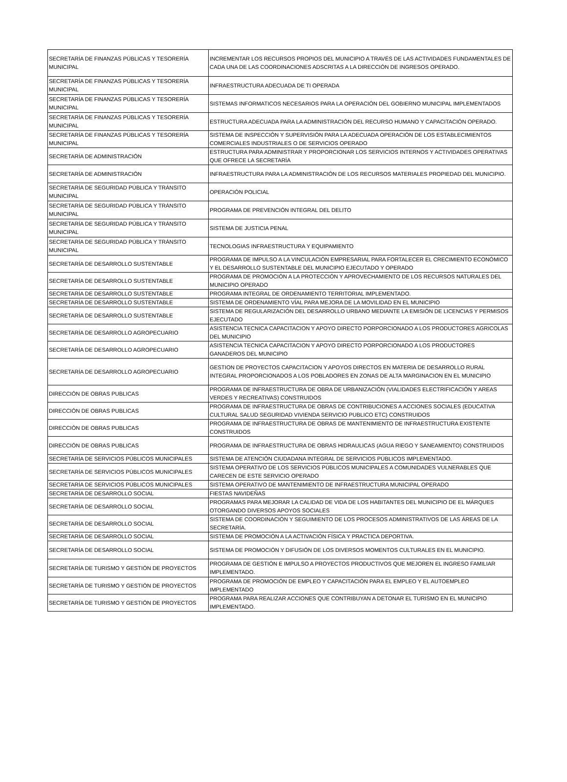| SECRETARÍA DE FINANZAS PÚBLICAS Y TESORERÍA MUNICIPAL | INCREMENTAR LOS RECURSOS PROPIOS DEL MUNICIPIO A TRAVÉS DE LAS ACTIVIDADES FUNDAMENTALES DE CADA UNA DE LAS COORDINACIONES ADSCRITAS A LA DIRECCIÓN DE INGRESOS OPERADO. |
| SECRETARÍA DE FINANZAS PÚBLICAS Y TESORERÍA MUNICIPAL | INFRAESTRUCTURA ADECUADA DE TI OPERADA |
| SECRETARÍA DE FINANZAS PÚBLICAS Y TESORERÍA MUNICIPAL | SISTEMAS INFORMATICOS NECESARIOS PARA LA OPERACIÓN DEL GOBIERNO MUNICIPAL IMPLEMENTADOS |
| SECRETARÍA DE FINANZAS PÚBLICAS Y TESORERÍA MUNICIPAL | ESTRUCTURA ADECUADA PARA LA ADMINISTRACIÓN DEL RECURSO HUMANO Y CAPACITACIÓN OPERADO. |
| SECRETARÍA DE FINANZAS PÚBLICAS Y TESORERÍA MUNICIPAL | SISTEMA DE INSPECCIÓN Y SUPERVISIÓN PARA LA ADECUADA OPERACIÓN DE LOS ESTABLECIMIENTOS COMERCIALES INDUSTRIALES O DE SERVICIOS OPERADO |
| SECRETARÍA DE ADMINISTRACIÓN | ESTRUCTURA PARA ADMINISTRAR Y PROPORCIONAR LOS SERVICIOS INTERNOS Y ACTIVIDADES OPERATIVAS QUE OFRECE LA SECRETARÍA |
| SECRETARÍA DE ADMINISTRACIÓN | INFRAESTRUCTURA PARA LA ADMINISTRACIÓN DE LOS RECURSOS MATERIALES PROPIEDAD DEL MUNICIPIO. |
| SECRETARÍA DE SEGURIDAD PÚBLICA Y TRÁNSITO MUNICIPAL | OPERACIÓN POLICIAL |
| SECRETARÍA DE SEGURIDAD PÚBLICA Y TRÁNSITO MUNICIPAL | PROGRAMA DE PREVENCIÓN INTEGRAL DEL DELITO |
| SECRETARÍA DE SEGURIDAD PÚBLICA Y TRÁNSITO MUNICIPAL | SISTEMA DE JUSTICIA PENAL |
| SECRETARÍA DE SEGURIDAD PÚBLICA Y TRÁNSITO MUNICIPAL | TECNOLOGIAS INFRAESTRUCTURA Y EQUIPAMIENTO |
| SECRETARÍA DE DESARROLLO SUSTENTABLE | PROGRAMA DE IMPULSO A LA VINCULACIÓN EMPRESARIAL PARA FORTALECER EL CRECIMIENTO ECONÓMICO Y EL DESARROLLO SUSTENTABLE DEL MUNICIPIO EJECUTADO Y OPERADO |
| SECRETARÍA DE DESARROLLO SUSTENTABLE | PROGRAMA DE PROMOCIÓN A LA PROTECCIÓN Y APROVECHAMIENTO DE LOS RECURSOS NATURALES DEL MUNICIPIO OPERADO |
| SECRETARÍA DE DESARROLLO SUSTENTABLE | PROGRAMA INTEGRAL DE ORDENAMIENTO TERRITORIAL IMPLEMENTADO. |
| SECRETARÍA DE DESARROLLO SUSTENTABLE | SISTEMA DE ORDENAMIENTO VÍAL PARA MEJORA DE LA MOVILIDAD EN EL MUNICIPIO |
| SECRETARÍA DE DESARROLLO SUSTENTABLE | SISTEMA DE REGULARIZACIÓN DEL DESARROLLO URBANO MEDIANTE LA EMISIÓN DE LICENCIAS Y PERMISOS EJECUTADO |
| SECRETARÍA DE DESARROLLO AGROPECUARIO | ASISTENCIA TECNICA CAPACITACION Y APOYO DIRECTO PORPORCIONADO A LOS PRODUCTORES AGRICOLAS DEL MUNICIPIO |
| SECRETARÍA DE DESARROLLO AGROPECUARIO | ASISTENCIA TECNICA CAPACITACION Y APOYO DIRECTO PORPORCIONADO A LOS PRODUCTORES GANADEROS DEL MUNICIPIO |
| SECRETARÍA DE DESARROLLO AGROPECUARIO | GESTION DE PROYECTOS CAPACITACION Y APOYOS DIRECTOS EN MATERIA DE DESARROLLO RURAL INTEGRAL PROPORCIONADOS A LOS POBLADORES EN ZONAS DE ALTA MARGINACION EN EL MUNICIPIO |
| DIRECCIÓN DE OBRAS PUBLICAS | PROGRAMA DE INFRAESTRUCTURA DE OBRA DE URBANIZACIÓN (VIALIDADES ELECTRIFICACIÓN Y AREAS VERDES Y RECREATIVAS) CONSTRUIDOS |
| DIRECCIÓN DE OBRAS PUBLICAS | PROGRAMA DE INFRAESTRUCTURA DE OBRAS DE CONTRIBUCIONES A ACCIONES SOCIALES (EDUCATIVA CULTURAL SALUD SEGURIDAD VIVIENDA SERVICIO PUBLICO ETC) CONSTRUIDOS |
| DIRECCIÓN DE OBRAS PUBLICAS | PROGRAMA DE INFRAESTRUCTURA DE OBRAS DE MANTENIMIENTO DE INFRAESTRUCTURA EXISTENTE CONSTRUIDOS |
| DIRECCIÓN DE OBRAS PUBLICAS | PROGRAMA DE INFRAESTRUCTURA DE OBRAS HIDRAULICAS (AGUA RIEGO Y SANEAMIENTO) CONSTRUIDOS |
| SECRETARÍA DE SERVICIOS PÚBLICOS MUNICIPALES | SISTEMA DE ATENCIÓN CIUDADANA INTEGRAL DE SERVICIOS PÚBLICOS IMPLEMENTADO. |
| SECRETARÍA DE SERVICIOS PÚBLICOS MUNICIPALES | SISTEMA OPERATIVO DE LOS SERVICIOS PÙBLICOS MUNICIPALES A COMUNIDADES VULNERABLES QUE CARECEN DE ESTE SERVICIO OPERADO |
| SECRETARÍA DE SERVICIOS PÚBLICOS MUNICIPALES | SISTEMA OPERATIVO DE MANTENIMIENTO DE INFRAESTRUCTURA MUNICIPAL OPERADO |
| SECRETARÍA DE DESARROLLO SOCIAL | FIESTAS NAVIDEÑAS |
| SECRETARÍA DE DESARROLLO SOCIAL | PROGRAMAS PARA MEJORAR LA CALIDAD DE VIDA DE LOS HABITANTES DEL MUNICIPIO DE EL MÁRQUES OTORGANDO DIVERSOS APOYOS SOCIALES |
| SECRETARÍA DE DESARROLLO SOCIAL | SISTEMA DE COORDINACIÓN Y SEGUIMIENTO DE LOS PROCESOS ADMINISTRATIVOS DE LAS ÁREAS DE LA SECRETARÍA. |
| SECRETARÍA DE DESARROLLO SOCIAL | SISTEMA DE PROMOCIÓN A LA ACTIVACIÓN FÍSICA Y PRACTICA DEPORTIVA. |
| SECRETARÍA DE DESARROLLO SOCIAL | SISTEMA DE PROMOCIÓN Y DIFUSIÓN DE LOS DIVERSOS MOMENTOS CULTURALES EN EL MUNICIPIO. |
| SECRETARÍA DE TURISMO Y GESTIÓN DE PROYECTOS | PROGRAMA DE GESTIÓN E IMPULSO A PROYECTOS PRODUCTIVOS QUE MEJOREN EL INGRESO FAMILIAR IMPLEMENTADO. |
| SECRETARÍA DE TURISMO Y GESTIÓN DE PROYECTOS | PROGRAMA DE PROMOCIÓN DE EMPLEO Y CAPACITACIÓN PARA EL EMPLEO Y EL AUTOEMPLEO IMPLEMENTADO |
| SECRETARÍA DE TURISMO Y GESTIÓN DE PROYECTOS | PROGRAMA PARA REALIZAR ACCIONES QUE CONTRIBUYAN A DETONAR EL TURISMO EN EL MUNICIPIO IMPLEMENTADO. |